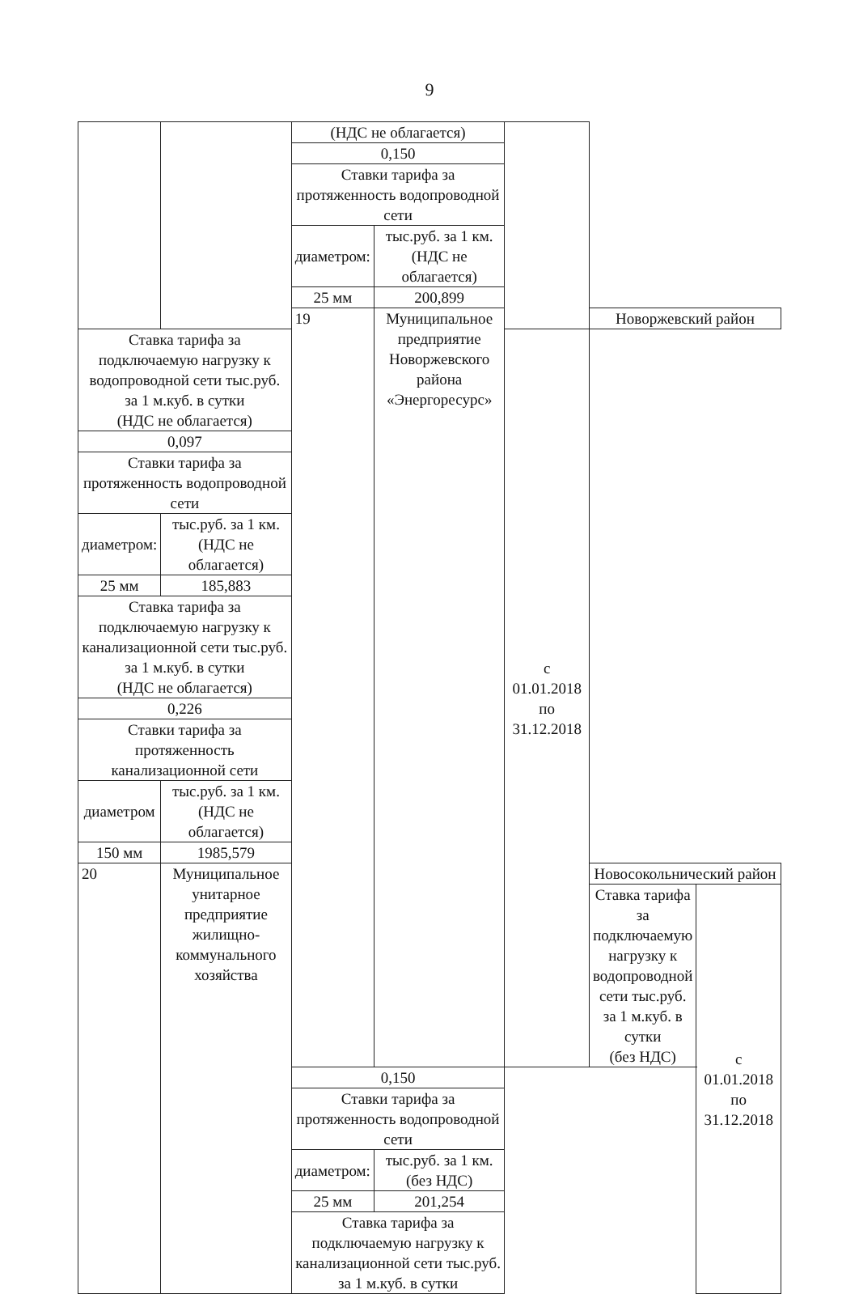9
| | | (НДС не облагается) | | | | |
| | | 0,150 | | | | |
| | | Ставки тарифа за протяженность водопроводной сети | | | | |
| | | диаметром: | тыс.руб. за 1 км. (НДС не облагается) | | | |
| | | 25 мм | 200,899 | | | |
| | | 19 | Муниципальное предприятие Новоржевского района «Энергоресурс» | | Новоржевский район | |
| Ставка тарифа за подключаемую нагрузку к водопроводной сети тыс.руб. за 1 м.куб. в сутки (НДС не облагается) | | | | с 01.01.2018 по 31.12.2018 | | |
| 0,097 | | | | | | |
| Ставки тарифа за протяженность водопроводной сети | | | | | | |
| диаметром: | тыс.руб. за 1 км. (НДС не облагается) | | | | | |
| 25 мм | 185,883 | | | | | |
| Ставка тарифа за подключаемую нагрузку к канализационной сети тыс.руб. за 1 м.куб. в сутки (НДС не облагается) | | | | | | |
| 0,226 | | | | | | |
| Ставки тарифа за протяженность канализационной сети | | | | | | |
| диаметром | тыс.руб. за 1 км. (НДС не облагается) | | | | | |
| 150 мм | 1985,579 | | | | | |
| 20 | Муниципальное унитарное предприятие жилищно-коммунального хозяйства | | | | Новосокольнический район | |
| | | | | | Ставка тарифа за подключаемую нагрузку к водопроводной сети тыс.руб. за 1 м.куб. в сутки (без НДС) | с 01.01.2018 по 31.12.2018 |
| | | 0,150 | | | | |
| | | Ставки тарифа за протяженность водопроводной сети | | | | |
| | | диаметром: | тыс.руб. за 1 км. (без НДС) | | | |
| | | 25 мм | 201,254 | | | |
| | | Ставка тарифа за подключаемую нагрузку к канализационной сети тыс.руб. за 1 м.куб. в сутки | | | | |